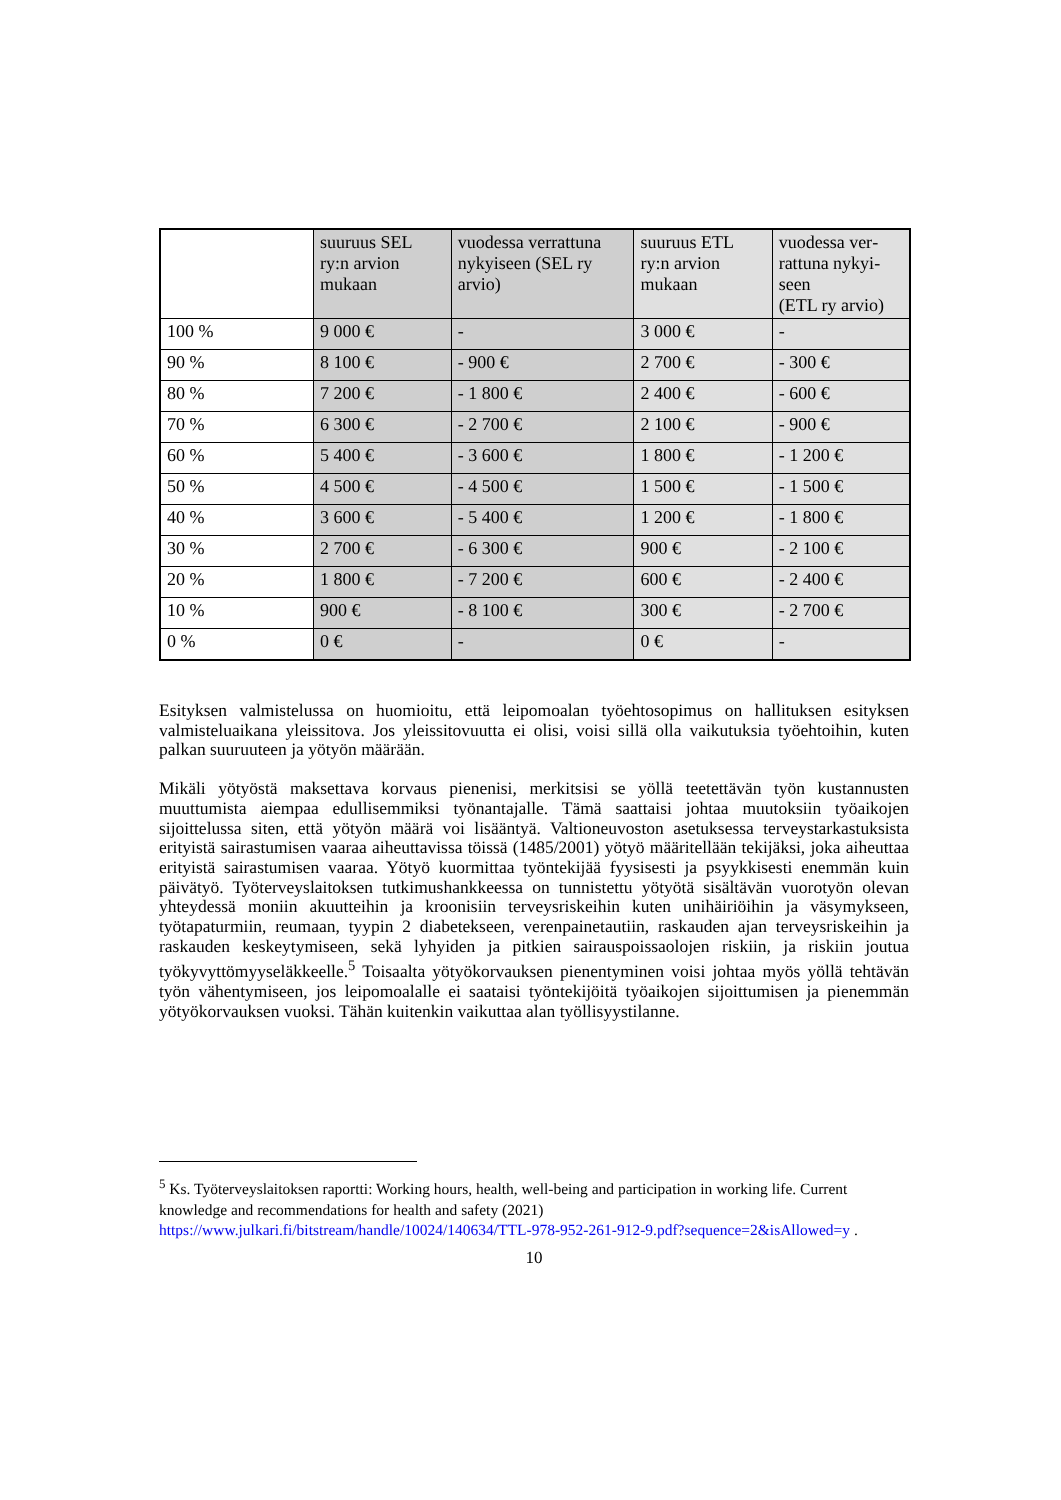| | suuruus SEL ry:n arvion mukaan | vuodessa verrat­tuna nykyiseen (SEL ry arvio) | suuruus ETL ry:n arvion mukaan | vuodessa ver­rattuna nykyi­seen (ETL ry arvio) |
| 100 % | 9 000 € | - | 3 000 € | - |
| 90 % | 8 100 € | - 900 € | 2 700 € | - 300 € |
| 80 % | 7 200 € | - 1 800 € | 2 400 € | - 600 € |
| 70 % | 6 300 € | - 2 700 € | 2 100 € | - 900 € |
| 60 % | 5 400 € | - 3 600 € | 1 800 € | - 1 200 € |
| 50 % | 4 500 € | - 4 500 € | 1 500 € | - 1 500 € |
| 40 % | 3 600 € | - 5 400 € | 1 200 € | - 1 800 € |
| 30 % | 2 700 € | - 6 300 € | 900 € | - 2 100 € |
| 20 % | 1 800 € | - 7 200 € | 600 € | - 2 400 € |
| 10 % | 900 € | - 8 100 € | 300 € | - 2 700 € |
| 0 % | 0 € | - | 0 € | - |
Esityksen valmistelussa on huomioitu, että leipomoalan työehtosopimus on hallituksen esityksen valmisteluaikana yleissitova. Jos yleissitovuutta ei olisi, voisi sillä olla vaikutuksia työehtoihin, kuten palkan suuruuteen ja yötyön määrään.
Mikäli yötyöstä maksettava korvaus pienenisi, merkitsisi se yöllä teetettävän työn kustannusten muuttumista aiempaa edullisemmiksi työnantajalle. Tämä saattaisi johtaa muutoksiin työaikojen sijoittelussa siten, että yötyön määrä voi lisääntyä. Valtioneuvoston asetuksessa terveystarkastuksista erityistä sairastumisen vaaraa aiheuttavissa töissä (1485/2001) yötyö määritellään tekijäksi, joka aiheuttaa erityistä sairastumisen vaaraa. Yötyö kuormittaa työntekijää fyysisesti ja psyykkisesti enemmän kuin päivätyö. Työterveyslaitoksen tutkimushankkeessa on tunnistettu yötyötä sisältävän vuorotyön olevan yhteydessä moniin akuutteihin ja kroonisiin terveysriskeihin kuten unihäiriöihin ja väsymykseen, työtapaturmiin, reumaan, tyypin 2 diabetekseen, verenpainetautiin, raskauden ajan terveysriskeihin ja raskauden keskeytymiseen, sekä lyhyiden ja pitkien sairauspoissaolojen riskiin, ja riskiin joutua työkyvyttömyyseläkkeelle.<sup>5</sup> Toisaalta yötyökorvauksen pienentyminen voisi johtaa myös yöllä tehtävän työn vähentymiseen, jos leipomoalalle ei saataisi työntekijöitä työaikojen sijoittumisen ja pienemmän yötyökorvauksen vuoksi. Tähän kuitenkin vaikuttaa alan työllisyystilanne.
<sup>5</sup> Ks. Työterveyslaitoksen raportti: Working hours, health, well-being and participation in working life. Current knowledge and recommendations for health and safety (2021) https://www.julkari.fi/bitstream/handle/10024/140634/TTL-978-952-261-912-9.pdf?sequence=2&isAllowed=y .
10